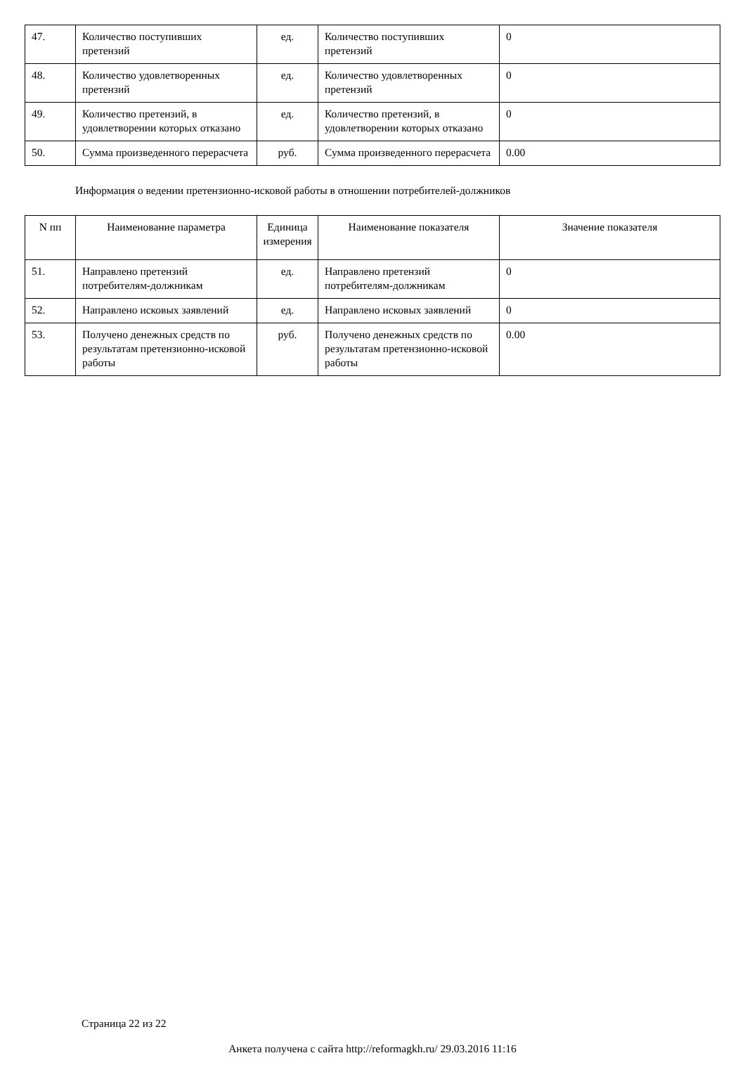| 47. | Количество поступивших претензий | ед. | Количество поступивших претензий | 0 |
| 48. | Количество удовлетворенных претензий | ед. | Количество удовлетворенных претензий | 0 |
| 49. | Количество претензий, в удовлетворении которых отказано | ед. | Количество претензий, в удовлетворении которых отказано | 0 |
| 50. | Сумма произведенного перерасчета | руб. | Сумма произведенного перерасчета | 0.00 |
Информация о ведении претензионно-исковой работы в отношении потребителей-должников
| N пп | Наименование параметра | Единица измерения | Наименование показателя | Значение показателя |
| --- | --- | --- | --- | --- |
| 51. | Направлено претензий потребителям-должникам | ед. | Направлено претензий потребителям-должникам | 0 |
| 52. | Направлено исковых заявлений | ед. | Направлено исковых заявлений | 0 |
| 53. | Получено денежных средств по результатам претензионно-исковой работы | руб. | Получено денежных средств по результатам претензионно-исковой работы | 0.00 |
Страница 22 из 22
Анкета получена с сайта http://reformagkh.ru/ 29.03.2016 11:16